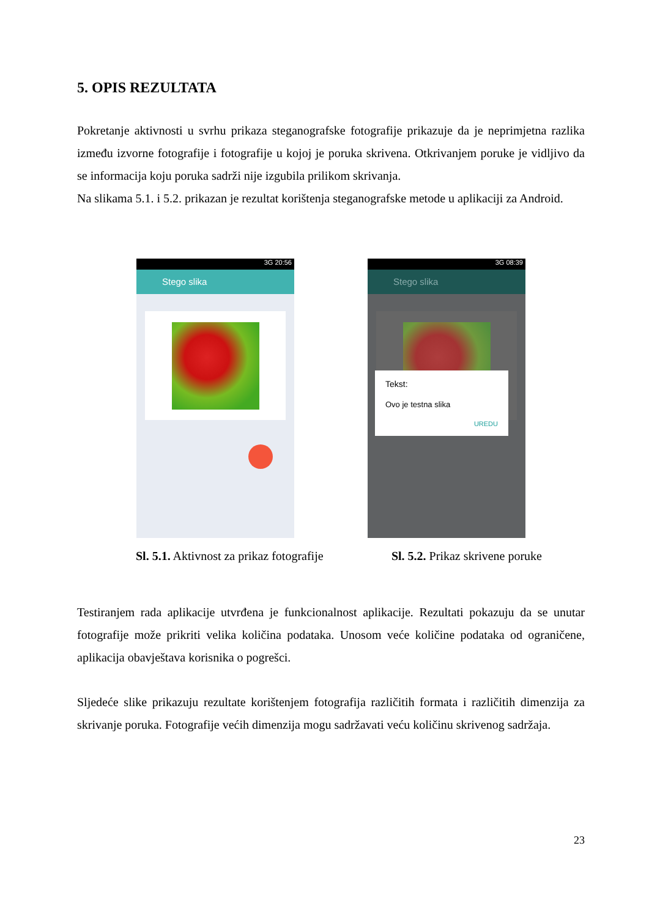5. OPIS REZULTATA
Pokretanje aktivnosti u svrhu prikaza steganografske fotografije prikazuje da je neprimjetna razlika između izvorne fotografije i fotografije u kojoj je poruka skrivena. Otkrivanjem poruke je vidljivo da se informacija koju poruka sadrži nije izgubila prilikom skrivanja.
Na slikama 5.1. i 5.2. prikazan je rezultat korištenja steganografske metode u aplikaciji za Android.
3G 20:56
Stego slika
3G 08:39
Stego slika
Tekst:
Ovo je testna slika
UREDU
Sl. 5.1. Aktivnost za prikaz fotografije Sl. 5.2. Prikaz skrivene poruke
Testiranjem rada aplikacije utvrđena je funkcionalnost aplikacije. Rezultati pokazuju da se unutar fotografije može prikriti velika količina podataka. Unosom veće količine podataka od ograničene, aplikacija obavještava korisnika o pogrešci.
Sljedeće slike prikazuju rezultate korištenjem fotografija različitih formata i različitih dimenzija za skrivanje poruka. Fotografije većih dimenzija mogu sadržavati veću količinu skrivenog sadržaja.
23